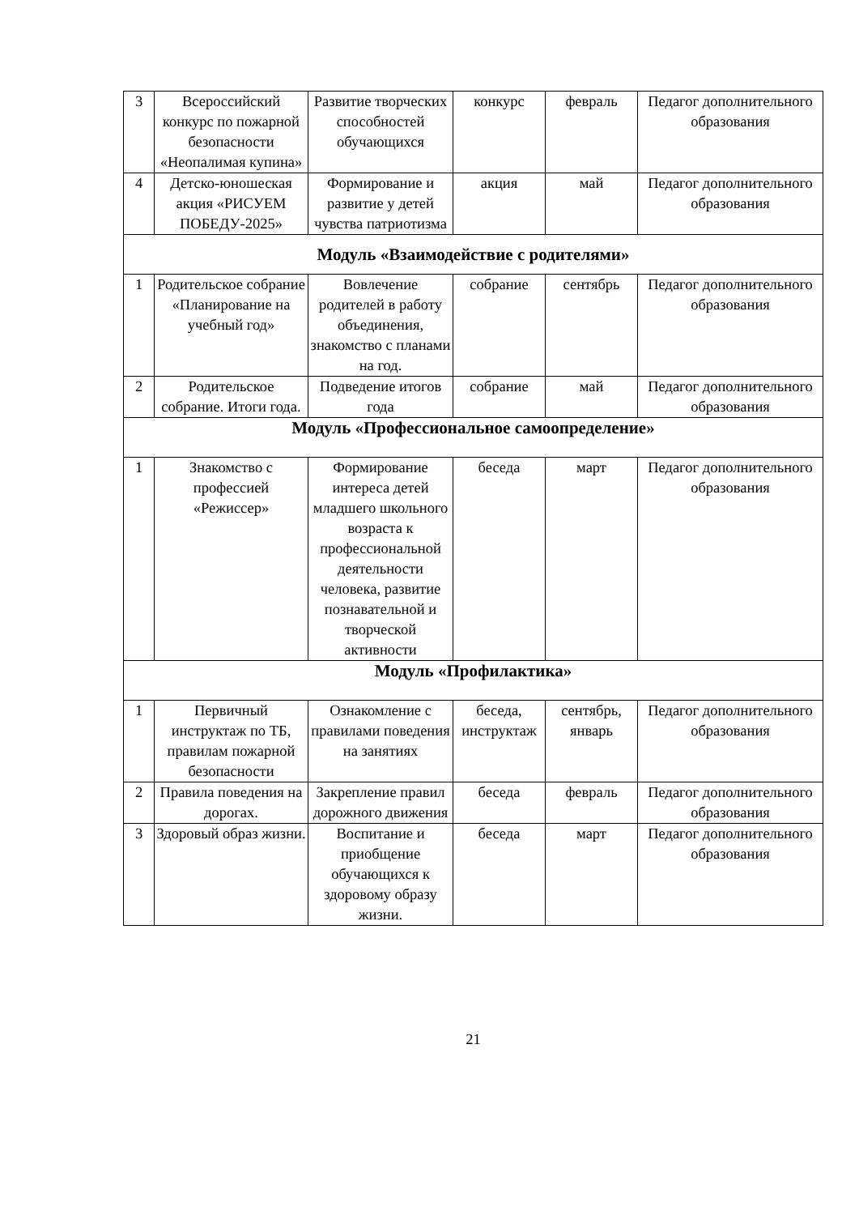| 3 | Всероссийский конкурс по пожарной безопасности «Неопалимая купина» | Развитие творческих способностей обучающихся | конкурс | февраль | Педагог дополнительного образования |
| 4 | Детско-юношеская акция «РИСУЕМ ПОБЕДУ-2025» | Формирование и развитие у детей чувства патриотизма | акция | май | Педагог дополнительного образования |
| Модуль «Взаимодействие с родителями» | | | | | |
| 1 | Родительское собрание «Планирование на учебный год» | Вовлечение родителей в работу объединения, знакомство с планами на год. | собрание | сентябрь | Педагог дополнительного образования |
| 2 | Родительское собрание. Итоги года. | Подведение итогов года | собрание | май | Педагог дополнительного образования |
| Модуль «Профессиональное самоопределение» | | | | | |
| 1 | Знакомство с профессией «Режиссер» | Формирование интереса детей младшего школьного возраста к профессиональной деятельности человека, развитие познавательной и творческой активности | беседа | март | Педагог дополнительного образования |
| Модуль «Профилактика» | | | | | |
| 1 | Первичный инструктаж по ТБ, правилам пожарной безопасности | Ознакомление с правилами поведения на занятиях | беседа, инструктаж | сентябрь, январь | Педагог дополнительного образования |
| 2 | Правила поведения на дорогах. | Закрепление правил дорожного движения | беседа | февраль | Педагог дополнительного образования |
| 3 | Здоровый образ жизни. | Воспитание и приобщение обучающихся к здоровому образу жизни. | беседа | март | Педагог дополнительного образования |
21